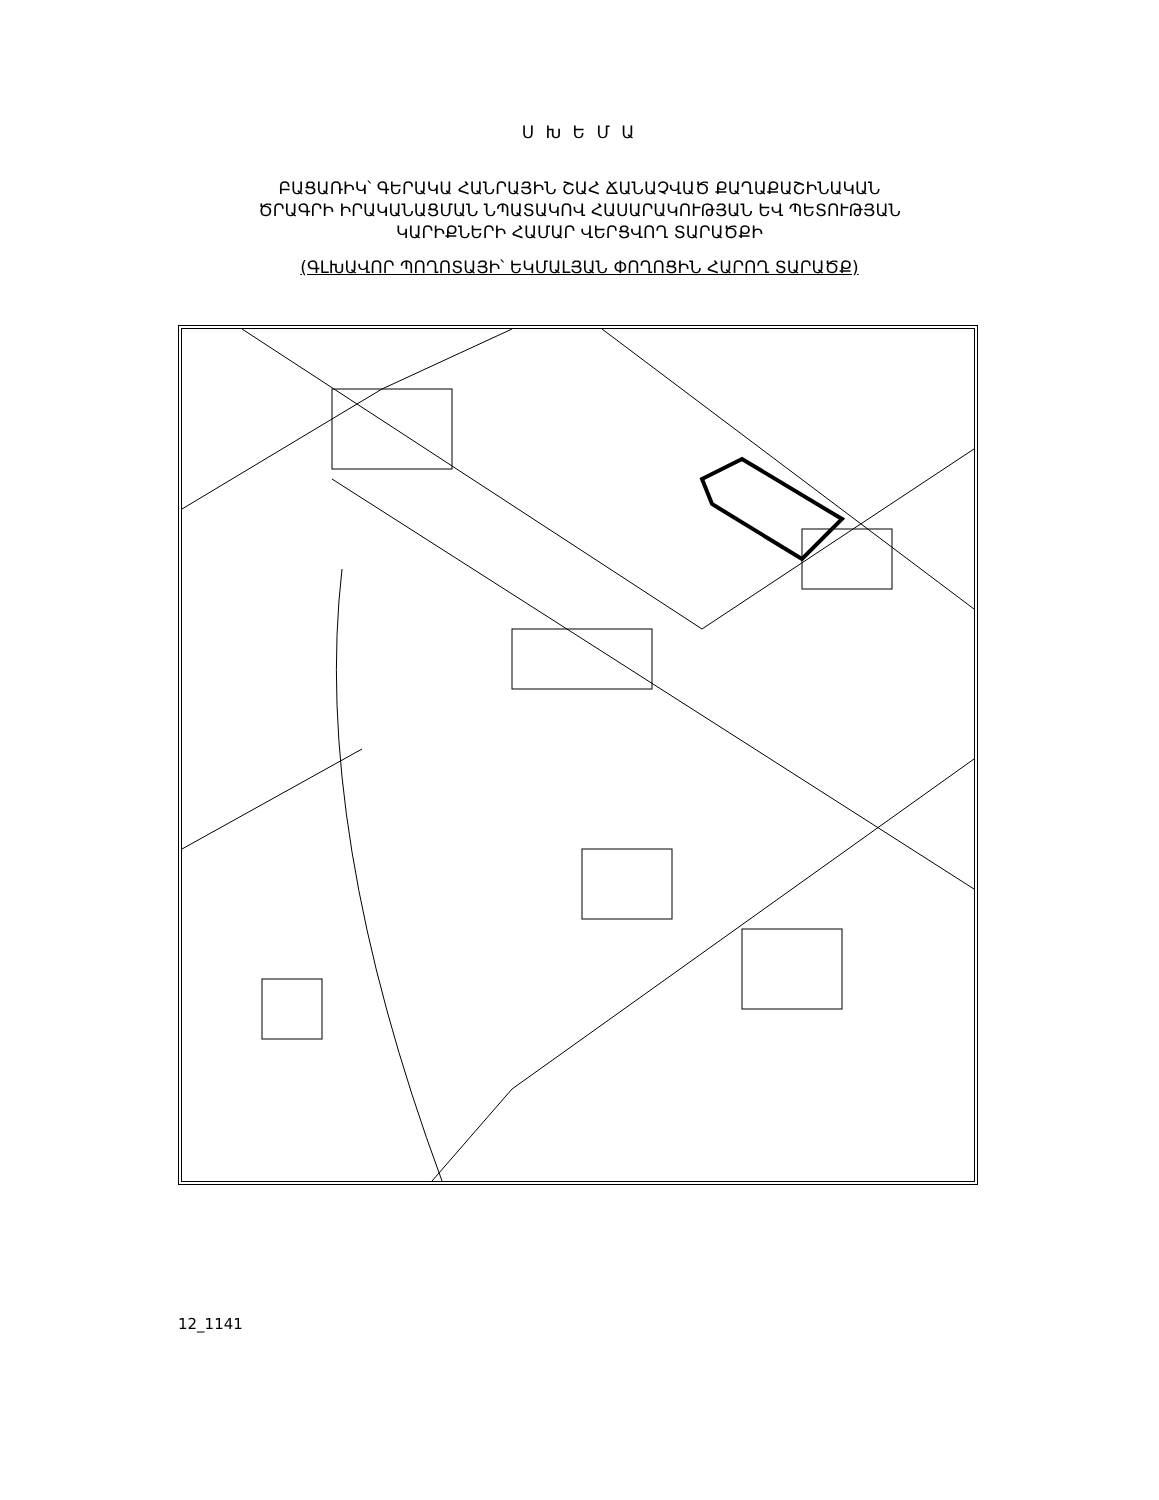Ս Խ Ե Մ Ա
ԲԱՑԱՌԻԿ՝ ԳԵՐԱԿԱ ՀԱՆՐԱՅԻՆ ՇԱՀ ՃԱՆԱՉՎԱԾ ՔԱՂԱՔԱՇԻՆԱԿԱՆ
ԾՐԱԳՐԻ ԻՐԱԿԱՆԱՑՄԱՆ ՆՊԱՏԱԿՈՎ ՀԱՍԱՐԱԿՈՒԹՅԱՆ ԵՎ ՊԵՏՈՒԹՅԱՆ
ԿԱՐԻՔՆԵՐԻ ՀԱՄԱՐ ՎԵՐՑՎՈՂ ՏԱՐԱԾՔԻ
(ԳԼԽԱՎՈՐ ՊՈՂՈՏԱՅԻ՝ ԵԿՄԱԼՅԱՆ ՓՈՂՈՑԻՆ ՀԱՐՈՂ ՏԱՐԱԾՔ)
12_1141